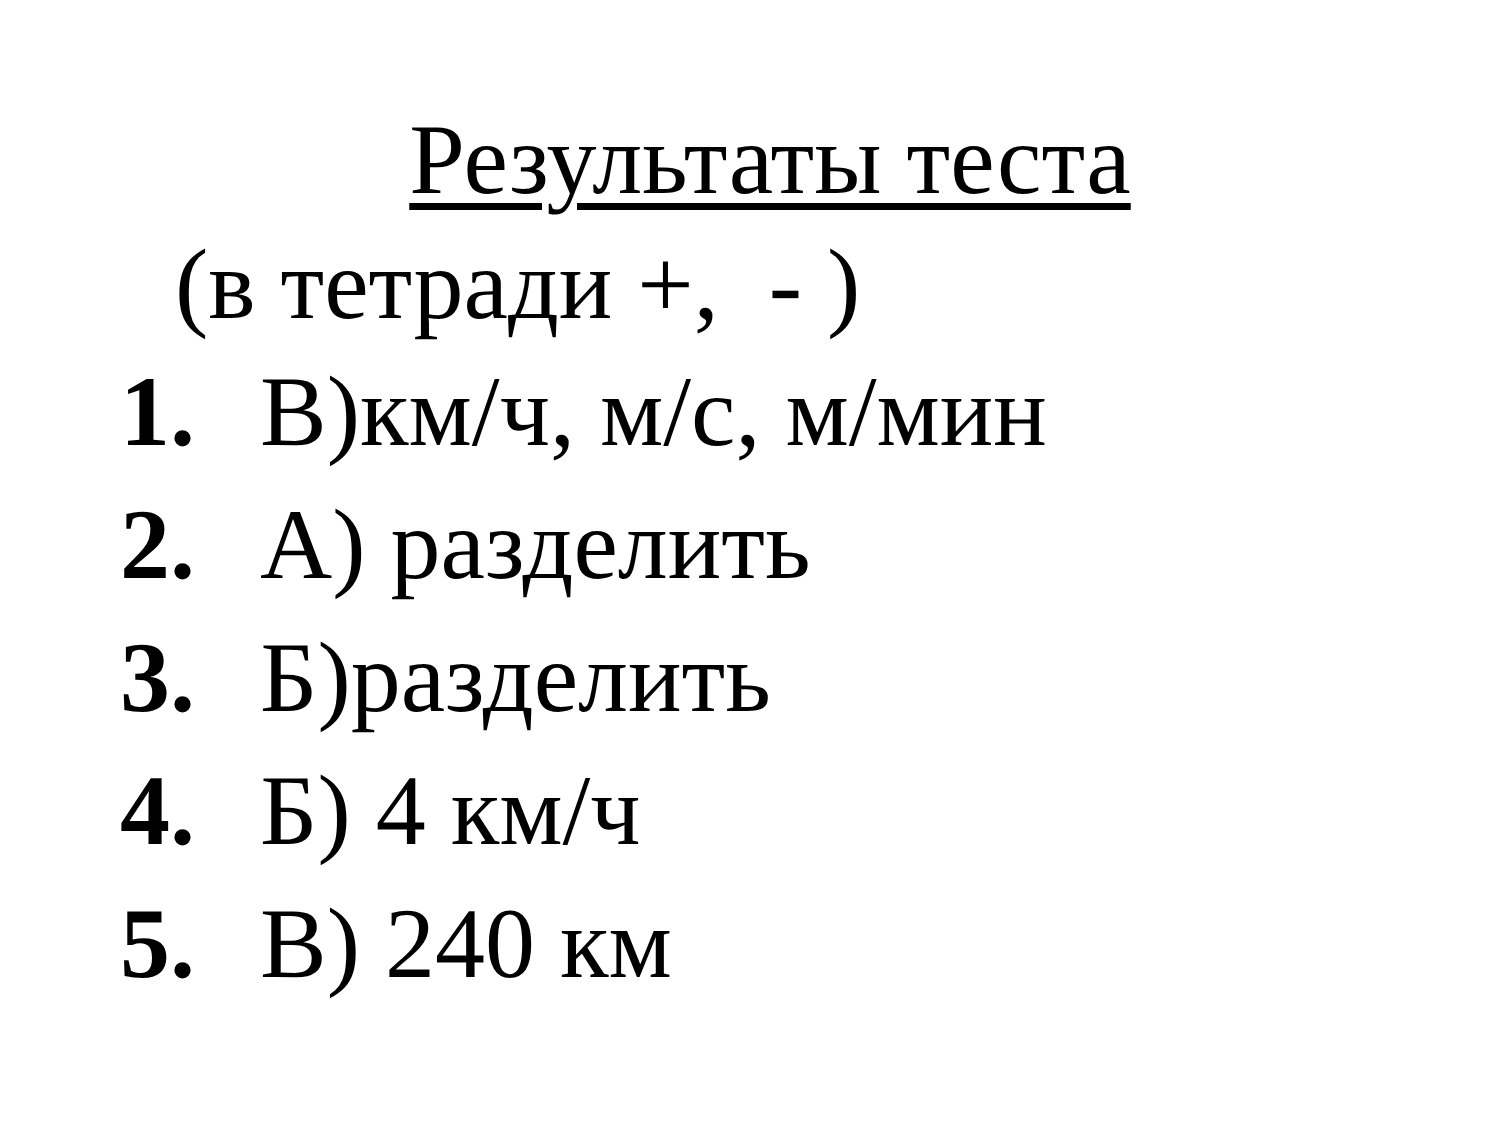Результаты теста
(в тетради +, - )
1. В)км/ч, м/с, м/мин
2. А) разделить
3. Б)разделить
4. Б) 4 км/ч
5. В) 240 км